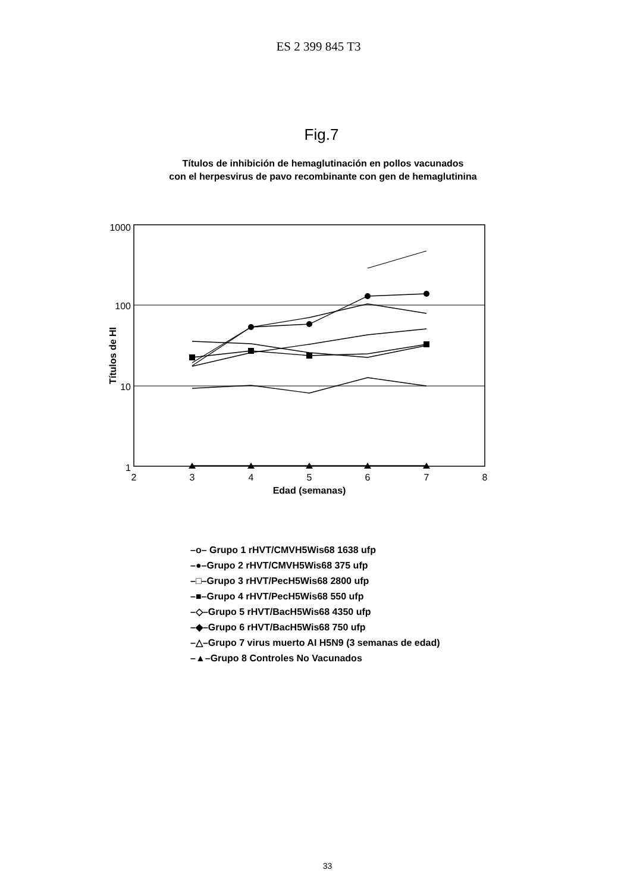ES 2 399 845 T3
Fig.7
Títulos de inhibición de hemaglutinación en pollos vacunados
con el herpesvirus de pavo recombinante con gen de hemaglutinina
1000
100
10
1
Títulos de HI
2
3
4
5
6
7
8
Edad (semanas)
–o– Grupo 1 rHVT/CMVH5Wis68 1638 ufp
–●–Grupo 2 rHVT/CMVH5Wis68 375 ufp
–□–Grupo 3 rHVT/PecH5Wis68 2800 ufp
–■–Grupo 4 rHVT/PecH5Wis68 550 ufp
–◇–Grupo 5 rHVT/BacH5Wis68 4350 ufp
–◆–Grupo 6 rHVT/BacH5Wis68 750 ufp
–△–Grupo 7 virus muerto AI H5N9 (3 semanas de edad)
–▲–Grupo 8 Controles No Vacunados
33